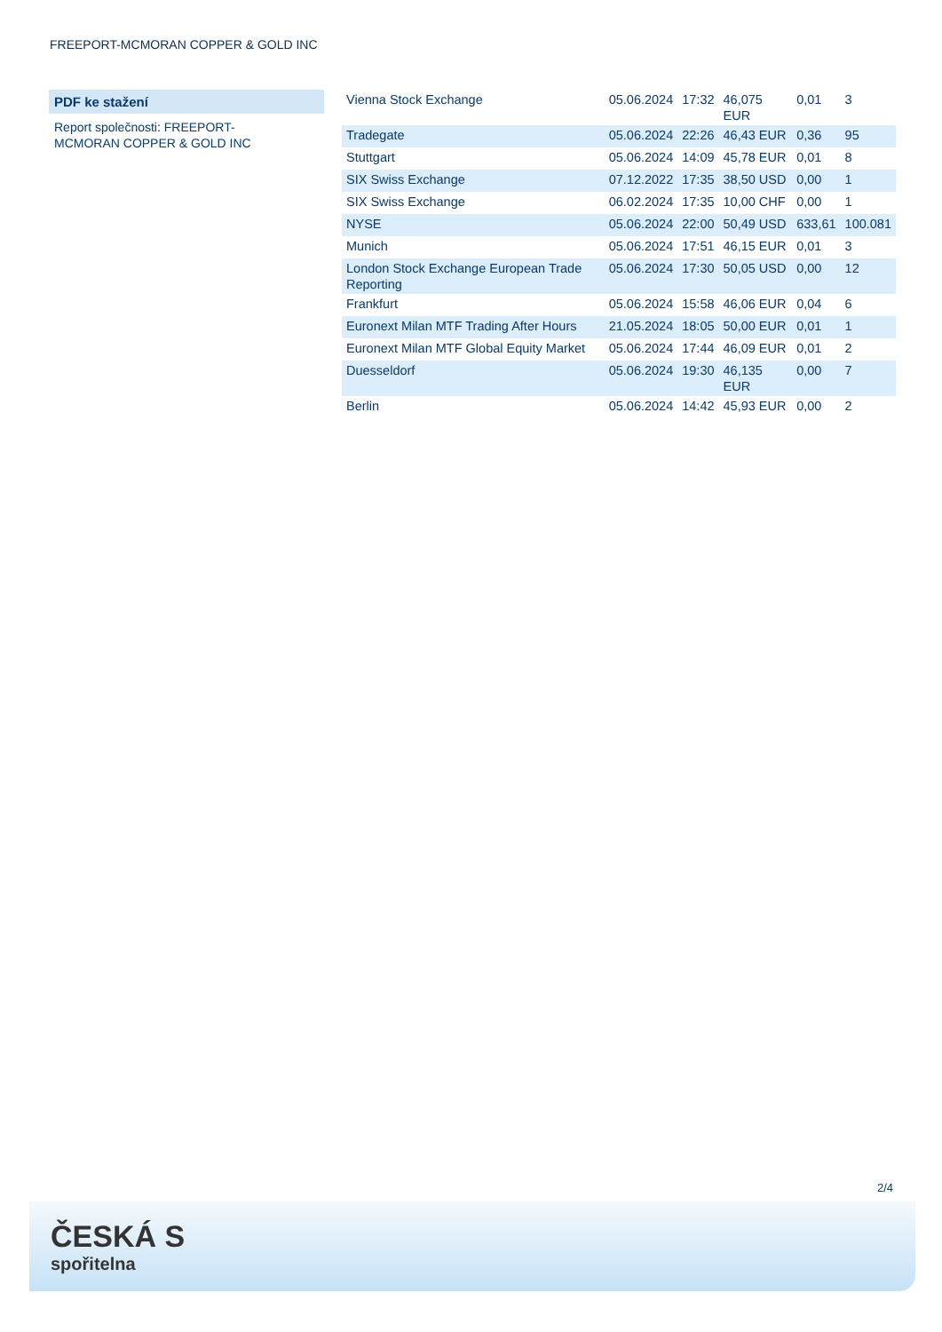FREEPORT-MCMORAN COPPER & GOLD INC
PDF ke stažení
Report společnosti: FREEPORT-MCMORAN COPPER & GOLD INC
| Vienna Stock Exchange | 05.06.2024 | 17:32 | 46,075 EUR | 0,01 | 3 |
| Tradegate | 05.06.2024 | 22:26 | 46,43 EUR | 0,36 | 95 |
| Stuttgart | 05.06.2024 | 14:09 | 45,78 EUR | 0,01 | 8 |
| SIX Swiss Exchange | 07.12.2022 | 17:35 | 38,50 USD | 0,00 | 1 |
| SIX Swiss Exchange | 06.02.2024 | 17:35 | 10,00 CHF | 0,00 | 1 |
| NYSE | 05.06.2024 | 22:00 | 50,49 USD | 633,61 | 100.081 |
| Munich | 05.06.2024 | 17:51 | 46,15 EUR | 0,01 | 3 |
| London Stock Exchange European Trade Reporting | 05.06.2024 | 17:30 | 50,05 USD | 0,00 | 12 |
| Frankfurt | 05.06.2024 | 15:58 | 46,06 EUR | 0,04 | 6 |
| Euronext Milan MTF Trading After Hours | 21.05.2024 | 18:05 | 50,00 EUR | 0,01 | 1 |
| Euronext Milan MTF Global Equity Market | 05.06.2024 | 17:44 | 46,09 EUR | 0,01 | 2 |
| Duesseldorf | 05.06.2024 | 19:30 | 46,135 EUR | 0,00 | 7 |
| Berlin | 05.06.2024 | 14:42 | 45,93 EUR | 0,00 | 2 |
2/4
ČESKÁ S
spořitelna